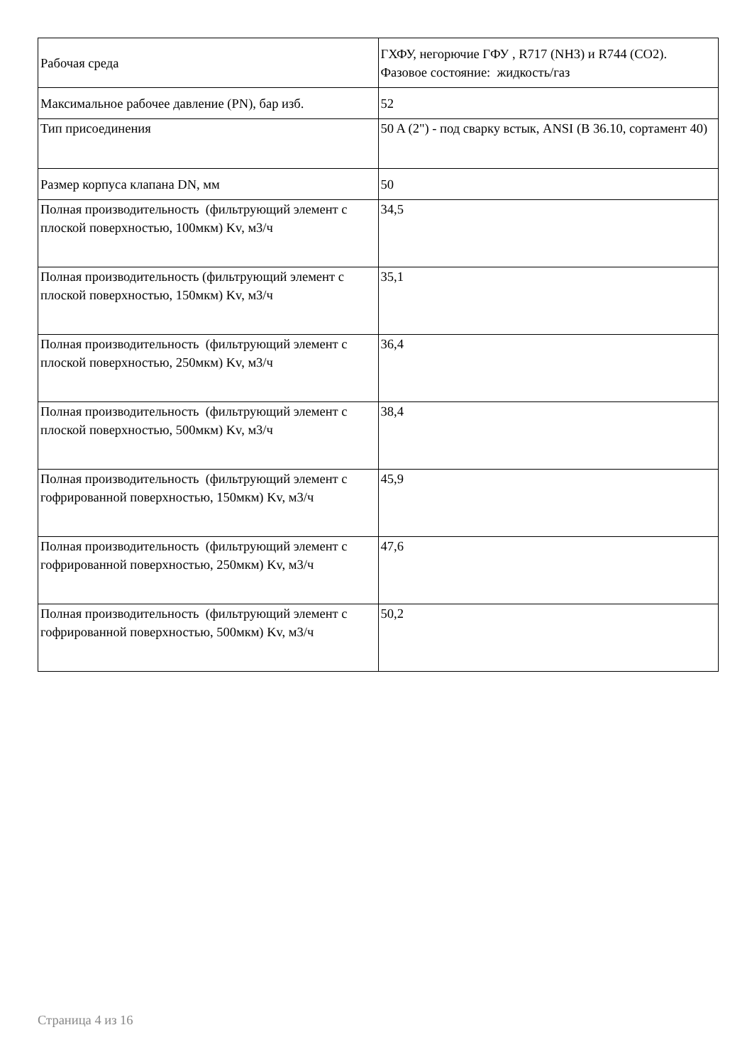| Рабочая среда | ГХФУ, негорючие ГФУ , R717 (NH3) и R744 (CO2). Фазовое состояние: жидкость/газ |
| Максимальное рабочее давление (PN), бар изб. | 52 |
| Тип присоединения | 50 A (2") - под сварку встык, ANSI (B 36.10, сортамент 40) |
| Размер корпуса клапана DN, мм | 50 |
| Полная производительность (фильтрующий элемент с плоской поверхностью, 100мкм) Kv, м3/ч | 34,5 |
| Полная производительность (фильтрующий элемент с плоской поверхностью, 150мкм) Kv, м3/ч | 35,1 |
| Полная производительность (фильтрующий элемент с плоской поверхностью, 250мкм) Kv, м3/ч | 36,4 |
| Полная производительность (фильтрующий элемент с плоской поверхностью, 500мкм) Kv, м3/ч | 38,4 |
| Полная производительность (фильтрующий элемент с гофрированной поверхностью, 150мкм) Kv, м3/ч | 45,9 |
| Полная производительность (фильтрующий элемент с гофрированной поверхностью, 250мкм) Kv, м3/ч | 47,6 |
| Полная производительность (фильтрующий элемент с гофрированной поверхностью, 500мкм) Kv, м3/ч | 50,2 |
Страница 4 из 16